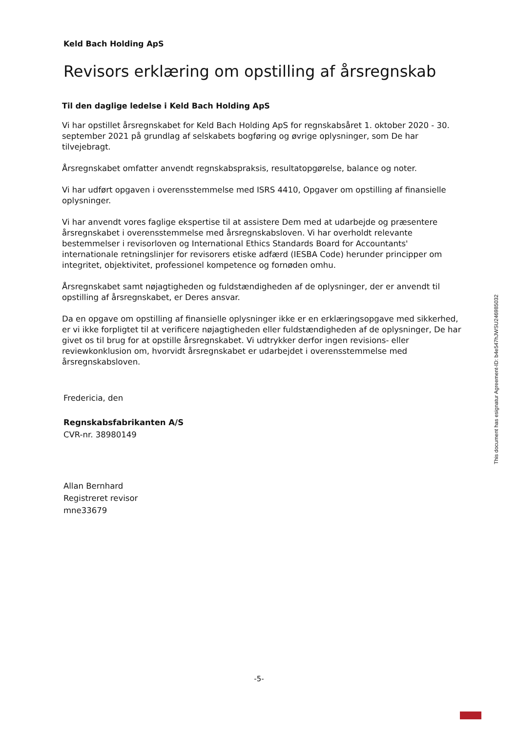Keld Bach Holding ApS
Revisors erklæring om opstilling af årsregnskab
Til den daglige ledelse i Keld Bach Holding ApS
Vi har opstillet årsregnskabet for Keld Bach Holding ApS for regnskabsåret 1. oktober 2020 - 30. september 2021 på grundlag af selskabets bogføring og øvrige oplysninger, som De har tilvejebragt.
Årsregnskabet omfatter anvendt regnskabspraksis, resultatopgørelse, balance og noter.
Vi har udført opgaven i overensstemmelse med ISRS 4410, Opgaver om opstilling af finansielle oplysninger.
Vi har anvendt vores faglige ekspertise til at assistere Dem med at udarbejde og præsentere årsregnskabet i overensstemmelse med årsregnskabsloven. Vi har overholdt relevante bestemmelser i revisorloven og International Ethics Standards Board for Accountants' internationale retningslinjer for revisorers etiske adfærd (IESBA Code) herunder principper om integritet, objektivitet, professionel kompetence og fornøden omhu.
Årsregnskabet samt nøjagtigheden og fuldstændigheden af de oplysninger, der er anvendt til opstilling af årsregnskabet, er Deres ansvar.
Da en opgave om opstilling af finansielle oplysninger ikke er en erklæringsopgave med sikkerhed, er vi ikke forpligtet til at verificere nøjagtigheden eller fuldstændigheden af de oplysninger, De har givet os til brug for at opstille årsregnskabet. Vi udtrykker derfor ingen revisions- eller reviewkonklusion om, hvorvidt årsregnskabet er udarbejdet i overensstemmelse med årsregnskabsloven.
Fredericia, den
Regnskabsfabrikanten A/S
CVR-nr. 38980149
Allan Bernhard
Registreret revisor
mne33679
This document has esignatur Agreement-ID: b4e547hJWSU246985032
-5-